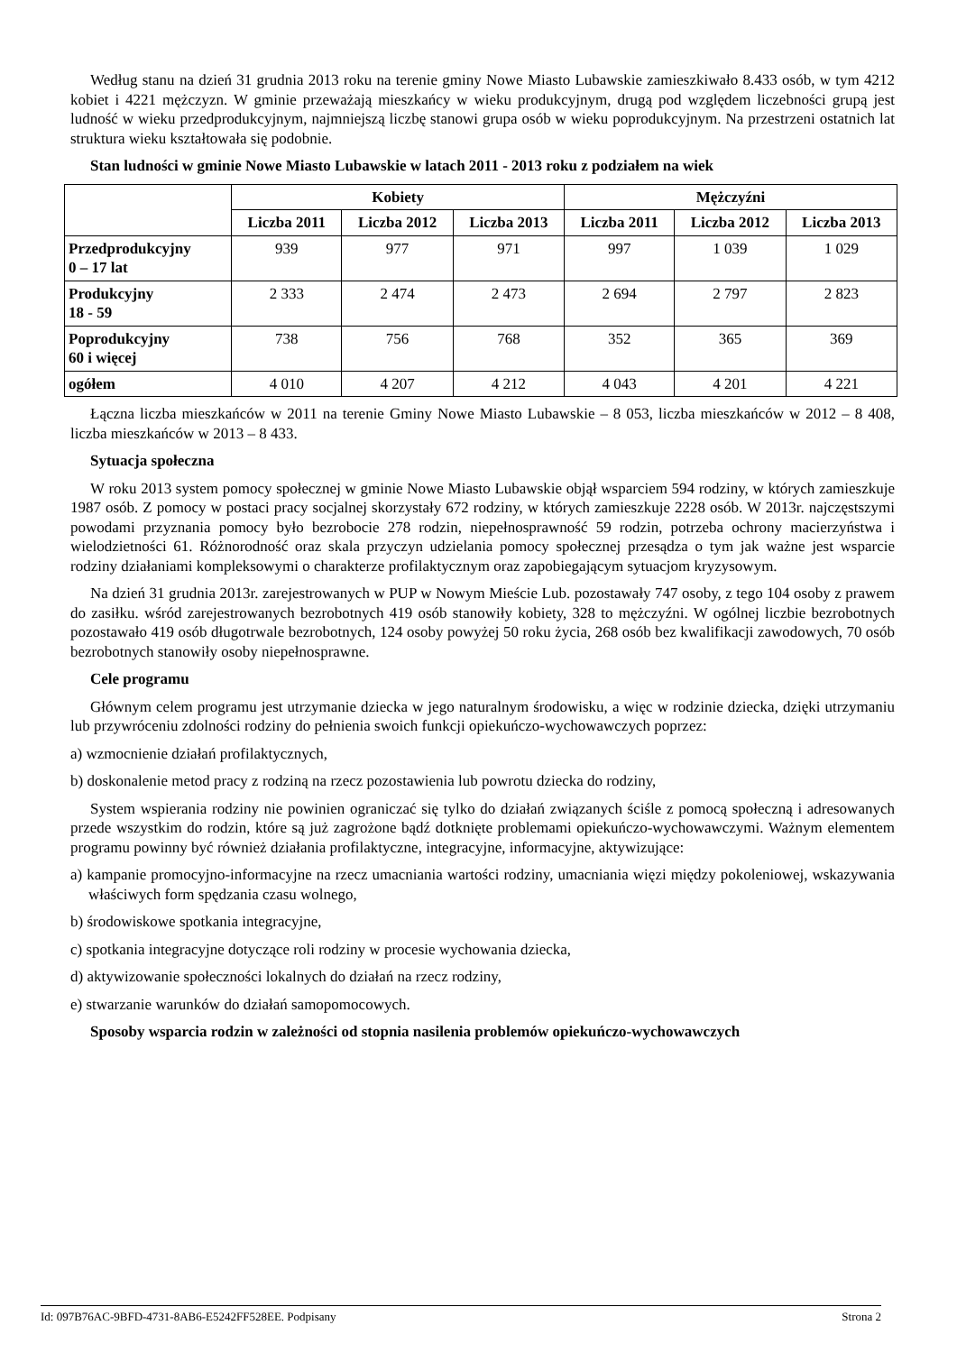Według stanu na dzień 31 grudnia 2013 roku na terenie gminy Nowe Miasto Lubawskie zamieszkiwało 8.433 osób, w tym 4212 kobiet i 4221 mężczyzn. W gminie przeważają mieszkańcy w wieku produkcyjnym, drugą pod względem liczebności grupą jest ludność w wieku przedprodukcyjnym, najmniejszą liczbę stanowi grupa osób w wieku poprodukcyjnym. Na przestrzeni ostatnich lat struktura wieku kształtowała się podobnie.
Stan ludności w gminie Nowe Miasto Lubawskie w latach 2011 - 2013 roku z podziałem na wiek
| | Kobiety | | | Mężczyźni | | |
| --- | --- | --- | --- | --- | --- | --- |
| | Liczba 2011 | Liczba 2012 | Liczba 2013 | Liczba 2011 | Liczba 2012 | Liczba 2013 |
| Przedprodukcyjny 0 – 17 lat | 939 | 977 | 971 | 997 | 1 039 | 1 029 |
| Produkcyjny 18 - 59 | 2 333 | 2 474 | 2 473 | 2 694 | 2 797 | 2 823 |
| Poprodukcyjny 60 i więcej | 738 | 756 | 768 | 352 | 365 | 369 |
| ogółem | 4 010 | 4 207 | 4 212 | 4 043 | 4 201 | 4 221 |
Łączna liczba mieszkańców w 2011 na terenie Gminy Nowe Miasto Lubawskie – 8 053, liczba mieszkańców w 2012 – 8 408, liczba mieszkańców w 2013 – 8 433.
Sytuacja społeczna
W roku 2013 system pomocy społecznej w gminie Nowe Miasto Lubawskie objął wsparciem 594 rodziny, w których zamieszkuje 1987 osób. Z pomocy w postaci pracy socjalnej skorzystały 672 rodziny, w których zamieszkuje 2228 osób. W 2013r. najczęstszymi powodami przyznania pomocy było bezrobocie 278 rodzin, niepełnosprawność 59 rodzin, potrzeba ochrony macierzyństwa i wielodzietności 61. Różnorodność oraz skala przyczyn udzielania pomocy społecznej przesądza o tym jak ważne jest wsparcie rodziny działaniami kompleksowymi o charakterze profilaktycznym oraz zapobiegającym sytuacjom kryzysowym.
Na dzień 31 grudnia 2013r. zarejestrowanych w PUP w Nowym Mieście Lub. pozostawały 747 osoby, z tego 104 osoby z prawem do zasiłku. wśród zarejestrowanych bezrobotnych 419 osób stanowiły kobiety, 328 to mężczyźni. W ogólnej liczbie bezrobotnych pozostawało 419 osób długotrwale bezrobotnych, 124 osoby powyżej 50 roku życia, 268 osób bez kwalifikacji zawodowych, 70 osób bezrobotnych stanowiły osoby niepełnosprawne.
Cele programu
Głównym celem programu jest utrzymanie dziecka w jego naturalnym środowisku, a więc w rodzinie dziecka, dzięki utrzymaniu lub przywróceniu zdolności rodziny do pełnienia swoich funkcji opiekuńczo-wychowawczych poprzez:
a) wzmocnienie działań profilaktycznych,
b) doskonalenie metod pracy z rodziną na rzecz pozostawienia lub powrotu dziecka do rodziny,
System wspierania rodziny nie powinien ograniczać się tylko do działań związanych ściśle z pomocą społeczną i adresowanych przede wszystkim do rodzin, które są już zagrożone bądź dotknięte problemami opiekuńczo-wychowawczymi. Ważnym elementem programu powinny być również działania profilaktyczne, integracyjne, informacyjne, aktywizujące:
a) kampanie promocyjno-informacyjne na rzecz umacniania wartości rodziny, umacniania więzi między pokoleniowej, wskazywania właściwych form spędzania czasu wolnego,
b) środowiskowe spotkania integracyjne,
c) spotkania integracyjne dotyczące roli rodziny w procesie wychowania dziecka,
d) aktywizowanie społeczności lokalnych do działań na rzecz rodziny,
e) stwarzanie warunków do działań samopomocowych.
Sposoby wsparcia rodzin w zależności od stopnia nasilenia problemów opiekuńczo-wychowawczych
Id: 097B76AC-9BFD-4731-8AB6-E5242FF528EE. Podpisany Strona 2